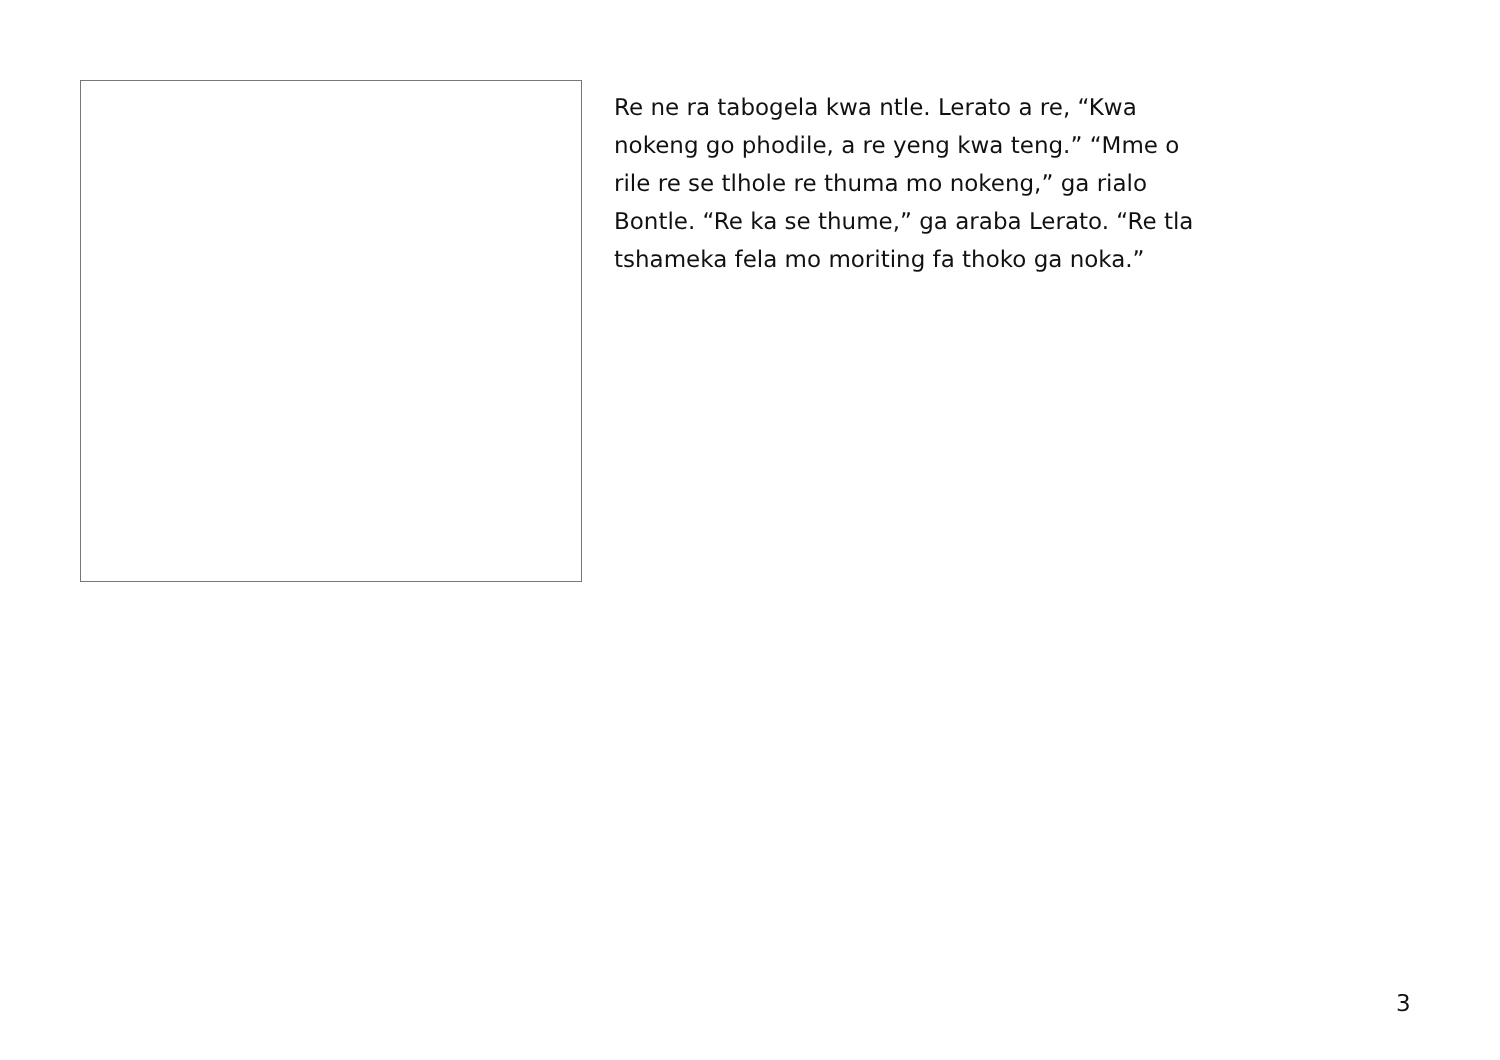Re ne ra tabogela kwa ntle. Lerato a re, “Kwa
nokeng go phodile, a re yeng kwa teng.” “Mme o
rile re se tlhole re thuma mo nokeng,” ga rialo
Bontle. “Re ka se thume,” ga araba Lerato. “Re tla
tshameka fela mo moriting fa thoko ga noka.”
3